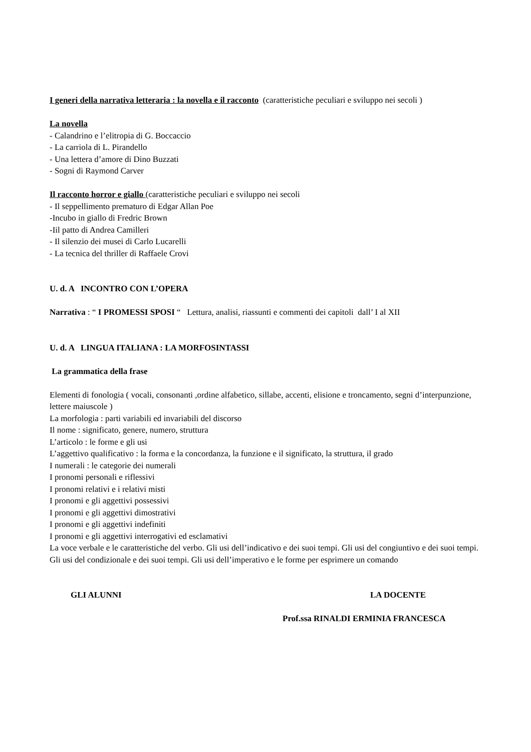I generi della narrativa letteraria : la novella e il racconto (caratteristiche peculiari e sviluppo nei secoli )
La novella
- Calandrino e l’elitropia di G. Boccaccio
- La carriola di L. Pirandello
- Una lettera d’amore di Dino Buzzati
- Sogni di Raymond Carver
Il racconto horror e giallo (caratteristiche peculiari e sviluppo nei secoli
- Il seppellimento prematuro di Edgar Allan Poe
-Incubo in giallo di Fredric Brown
-Iil patto di Andrea Camilleri
- Il silenzio dei musei di Carlo Lucarelli
- La tecnica del thriller di Raffaele Crovi
U. d. A INCONTRO CON L’OPERA
Narrativa : “ I PROMESSI SPOSI “ Lettura, analisi, riassunti e commenti dei capitoli dall’ I al XII
U. d. A LINGUA ITALIANA : LA MORFOSINTASSI
La grammatica della frase
Elementi di fonologia ( vocali, consonanti ,ordine alfabetico, sillabe, accenti, elisione e troncamento, segni d’interpunzione, lettere maiuscole )
La morfologia : parti variabili ed invariabili del discorso
Il nome : significato, genere, numero, struttura
L’articolo : le forme e gli usi
L’aggettivo qualificativo : la forma e la concordanza, la funzione e il significato, la struttura, il grado
I numerali : le categorie dei numerali
I pronomi personali e riflessivi
I pronomi relativi e i relativi misti
I pronomi e gli aggettivi possessivi
I pronomi e gli aggettivi dimostrativi
I pronomi e gli aggettivi indefiniti
I pronomi e gli aggettivi interrogativi ed esclamativi
La voce verbale e le caratteristiche del verbo. Gli usi dell’indicativo e dei suoi tempi. Gli usi del congiuntivo e dei suoi tempi. Gli usi del condizionale e dei suoi tempi. Gli usi dell’imperativo e le forme per esprimere un comando
GLI ALUNNI LA DOCENTE
Prof.ssa RINALDI ERMINIA FRANCESCA